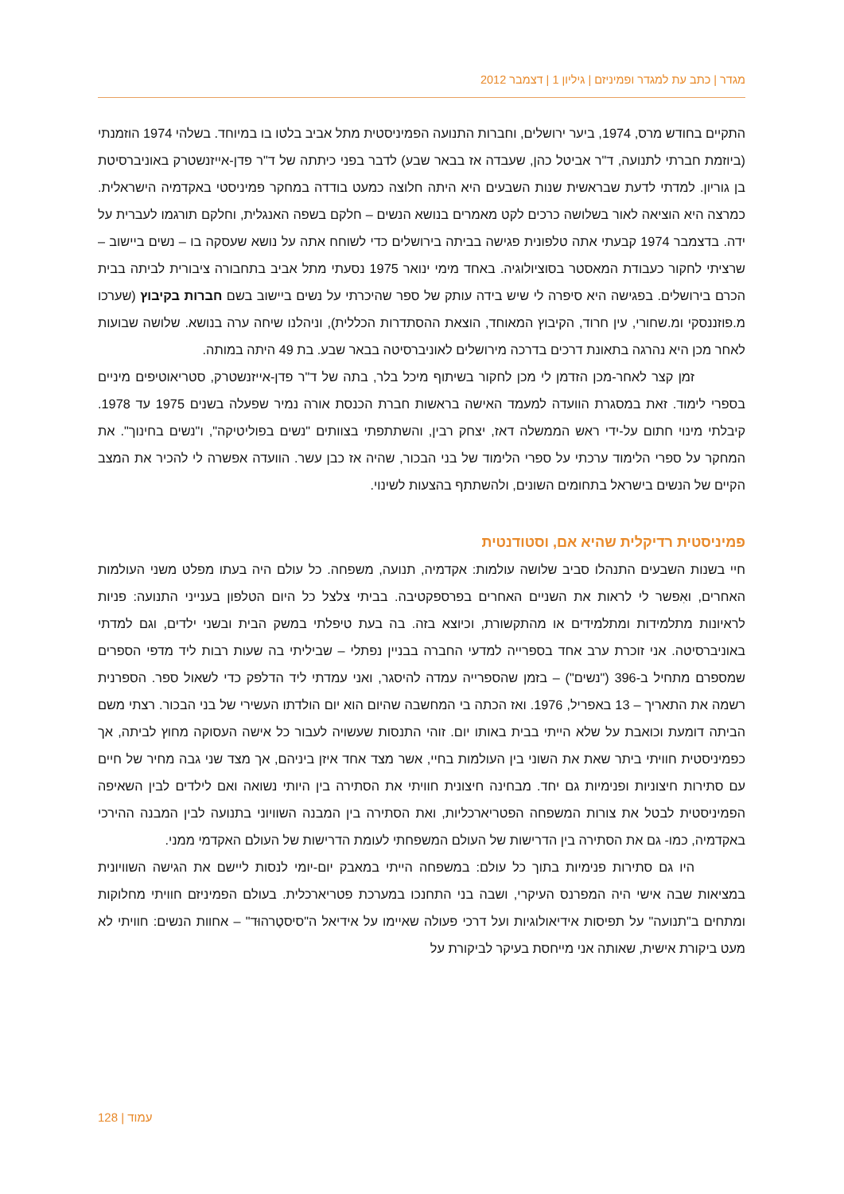מגדר | כתב עת למגדר ופמיניזם | גיליון 1 | דצמבר 2012
התקיים בחודש מרס, 1974, ביער ירושלים, וחברות התנועה הפמיניסטית מתל אביב בלטו בו במיוחד. בשלהי 1974 הוזמנתי (ביוזמת חברתי לתנועה, ד"ר אביטל כהן, שעבדה אז בבאר שבע) לדבר בפני כיתתה של ד"ר פדן-אייזנשטרק באוניברסיטת בן גוריון. למדתי לדעת שבראשית שנות השבעים היא היתה חלוצה כמעט בודדה במחקר פמיניסטי באקדמיה הישראלית. כמרצה היא הוציאה לאור בשלושה כרכים לקט מאמרים בנושא הנשים – חלקם בשפה האנגלית, וחלקם תורגמו לעברית על ידה. בדצמבר 1974 קבעתי אתה טלפונית פגישה בביתה בירושלים כדי לשוחח אתה על נושא שעסקה בו – נשים ביישוב – שרציתי לחקור כעבודת המאסטר בסוציולוגיה. באחד מימי ינואר 1975 נסעתי מתל אביב בתחבורה ציבורית לביתה בבית הכרם בירושלים. בפגישה היא סיפרה לי שיש בידה עותק של ספר שהיכרתי על נשים ביישוב בשם חברות בקיבוץ (שערכו מ.פוזננסקי ומ.שחורי, עין חרוד, הקיבוץ המאוחד, הוצאת ההסתדרות הכללית), וניהלנו שיחה ערה בנושא. שלושה שבועות לאחר מכן היא נהרגה בתאונת דרכים בדרכה מירושלים לאוניברסיטה בבאר שבע. בת 49 היתה במותה.
זמן קצר לאחר-מכן הזדמן לי מכן לחקור בשיתוף מיכל בלר, בתה של ד"ר פדן-אייזנשטרק, סטריאוטיפים מיניים בספרי לימוד. זאת במסגרת הוועדה למעמד האישה בראשות חברת הכנסת אורה נמיר שפעלה בשנים 1975 עד 1978. קיבלתי מינוי חתום על-ידי ראש הממשלה דאז, יצחק רבין, והשתתפתי בצוותים "נשים בפוליטיקה", ו"נשים בחינוך". את המחקר על ספרי הלימוד ערכתי על ספרי הלימוד של בני הבכור, שהיה אז כבן עשר. הוועדה אפשרה לי להכיר את המצב הקיים של הנשים בישראל בתחומים השונים, ולהשתתף בהצעות לשינוי.
פמיניסטית רדיקלית שהיא אם, וסטודנטית
חיי בשנות השבעים התנהלו סביב שלושה עולמות: אקדמיה, תנועה, משפחה. כל עולם היה בעתו מפלט משני העולמות האחרים, ואִפשר לי לראות את השניים האחרים בפרספקטיבה. בביתי צלצל כל היום הטלפון בענייני התנועה: פניות לראיונות מתלמידות ומתלמידים או מהתקשורת, וכיוצא בזה. בה בעת טיפלתי במשק הבית ובשני ילדים, וגם למדתי באוניברסיטה. אני זוכרת ערב אחד בספרייה למדעי החברה בבניין נפתלי – שביליתי בה שעות רבות ליד מדפי הספרים שמספרם מתחיל ב-396 ("נשים") – בזמן שהספרייה עמדה להיסגר, ואני עמדתי ליד הדלפק כדי לשאול ספר. הספרנית רשמה את התאריך – 13 באפריל, 1976. ואז הכתה בי המחשבה שהיום הוא יום הולדתו העשירי של בני הבכור. רצתי משם הביתה דומעת וכואבת על שלא הייתי בבית באותו יום. זוהי התנסות שעשויה לעבור כל אישה העסוקה מחוץ לביתה, אך כפמיניסטית חוויתי ביתר שאת את השוני בין העולמות בחיי, אשר מצד אחד איזן ביניהם, אך מצד שני גבה מחיר של חיים עם סתירות חיצוניות ופנימיות גם יחד. מבחינה חיצונית חוויתי את הסתירה בין היותי נשואה ואם לילדים לבין השאיפה הפמיניסטית לבטל את צורות המשפחה הפטריארכליות, ואת הסתירה בין המבנה השוויוני בתנועה לבין המבנה ההירכי באקדמיה, כמו- גם את הסתירה בין הדרישות של העולם המשפחתי לעומת הדרישות של העולם האקדמי ממני.
היו גם סתירות פנימיות בתוך כל עולם: במשפחה הייתי במאבק יום-יומי לנסות ליישם את הגישה השוויונית במציאות שבה אישי היה המפרנס העיקרי, ושבה בני התחנכו במערכת פטריארכלית. בעולם הפמיניזם חוויתי מחלוקות ומתחים ב"תנועה" על תפיסות אידיאולוגיות ועל דרכי פעולה שאיימו על אידיאל ה"סיסטֶרהוּד" – אחוות הנשים: חוויתי לא מעט ביקורת אישית, שאותה אני מייחסת בעיקר לביקורת על
128 | עמוד